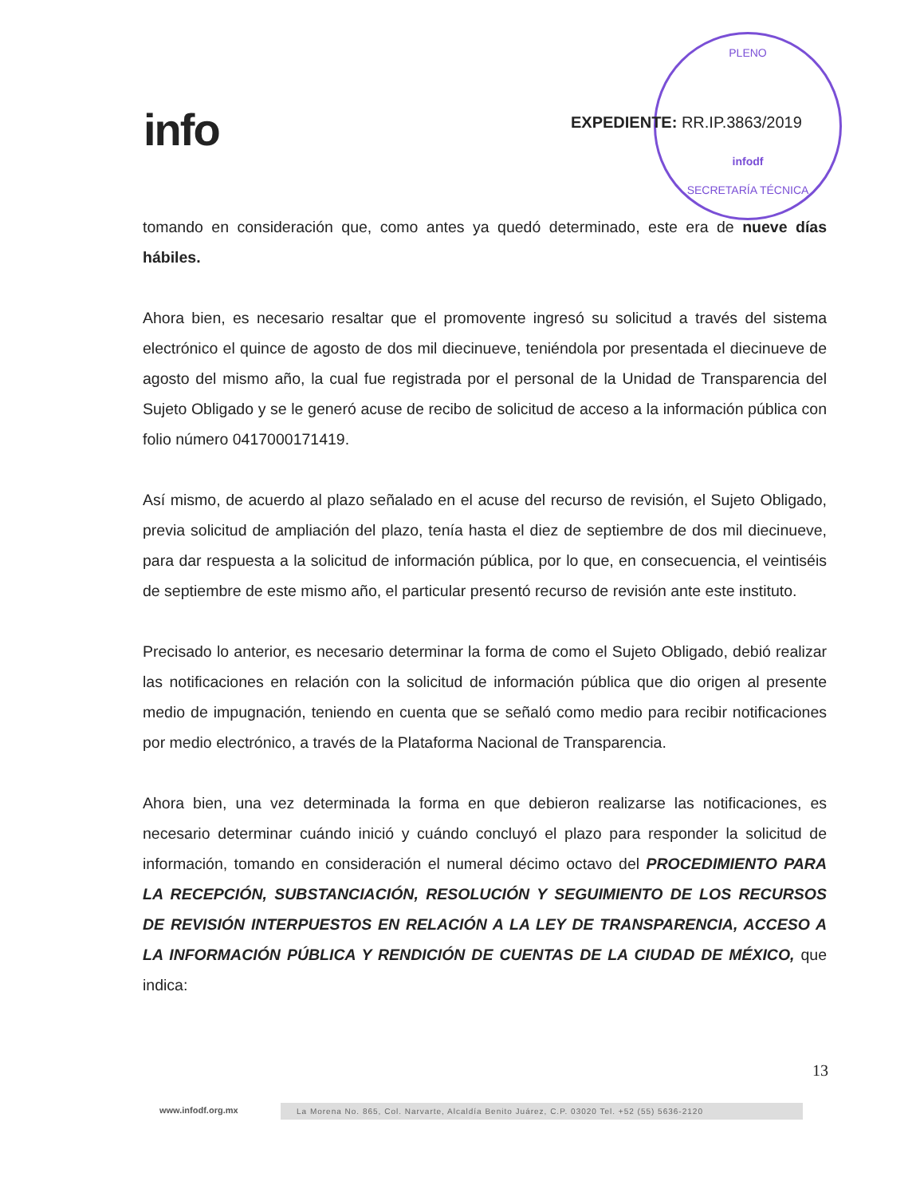info
PLENO
infodf
SECRETARÍA TÉCNICA
EXPEDIENTE: RR.IP.3863/2019
tomando en consideración que, como antes ya quedó determinado, este era de nueve días hábiles.
Ahora bien, es necesario resaltar que el promovente ingresó su solicitud a través del sistema electrónico el quince de agosto de dos mil diecinueve, teniéndola por presentada el diecinueve de agosto del mismo año, la cual fue registrada por el personal de la Unidad de Transparencia del Sujeto Obligado y se le generó acuse de recibo de solicitud de acceso a la información pública con folio número 0417000171419.
Así mismo, de acuerdo al plazo señalado en el acuse del recurso de revisión, el Sujeto Obligado, previa solicitud de ampliación del plazo, tenía hasta el diez de septiembre de dos mil diecinueve, para dar respuesta a la solicitud de información pública, por lo que, en consecuencia, el veintiséis de septiembre de este mismo año, el particular presentó recurso de revisión ante este instituto.
Precisado lo anterior, es necesario determinar la forma de como el Sujeto Obligado, debió realizar las notificaciones en relación con la solicitud de información pública que dio origen al presente medio de impugnación, teniendo en cuenta que se señaló como medio para recibir notificaciones por medio electrónico, a través de la Plataforma Nacional de Transparencia.
Ahora bien, una vez determinada la forma en que debieron realizarse las notificaciones, es necesario determinar cuándo inició y cuándo concluyó el plazo para responder la solicitud de información, tomando en consideración el numeral décimo octavo del PROCEDIMIENTO PARA LA RECEPCIÓN, SUBSTANCIACIÓN, RESOLUCIÓN Y SEGUIMIENTO DE LOS RECURSOS DE REVISIÓN INTERPUESTOS EN RELACIÓN A LA LEY DE TRANSPARENCIA, ACCESO A LA INFORMACIÓN PÚBLICA Y RENDICIÓN DE CUENTAS DE LA CIUDAD DE MÉXICO, que indica:
13
www.infodf.org.mx
La Morena No. 865, Col. Narvarte, Alcaldía Benito Juárez, C.P. 03020 Tel. +52 (55) 5636-2120